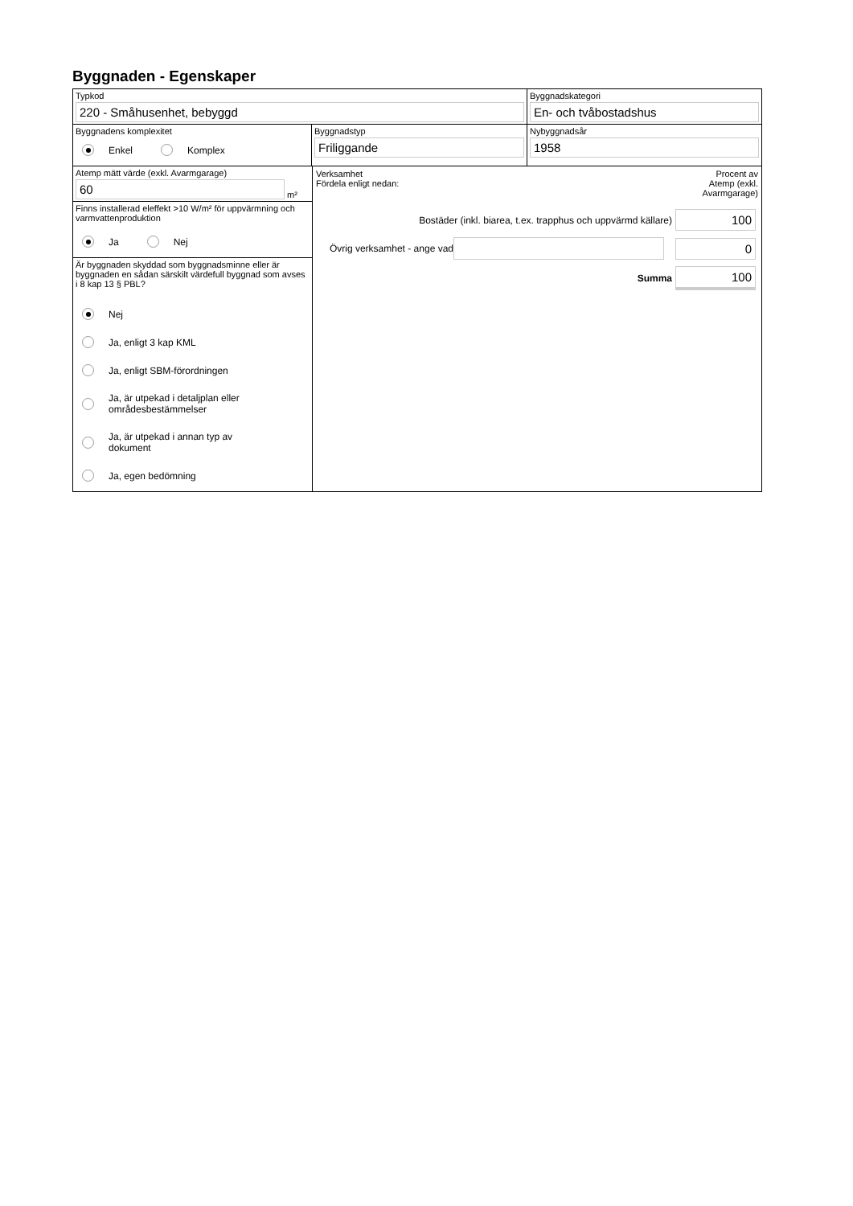Byggnaden - Egenskaper
Typkod
220 - Småhusenhet, bebyggd
Byggnadskategori
En- och tvåbostadshus
Byggnadens komplexitet
Enkel Komplex
Byggnadstyp
Friliggande
Nybyggnadsår
1958
Atemp mätt värde (exkl. Avarmgarage)
60
m²
Finns installerad eleffekt >10 W/m² för uppvärmning och varmvattenproduktion
Ja Nej
Är byggnaden skyddad som byggnadsminne eller är byggnaden en sådan särskilt värdefull byggnad som avses i 8 kap 13 § PBL?
Nej
Ja, enligt 3 kap KML
Ja, enligt SBM-förordningen
Ja, är utpekad i detaljplan eller
områdesbestämmelser
Ja, är utpekad i annan typ av
dokument
Ja, egen bedömning
Verksamhet
Fördela enligt nedan:
Procent av
Atemp (exkl.
Avarmgarage)
Bostäder (inkl. biarea, t.ex. trapphus och uppvärmd källare) 100
Övrig verksamhet - ange vad 0
Summa 100